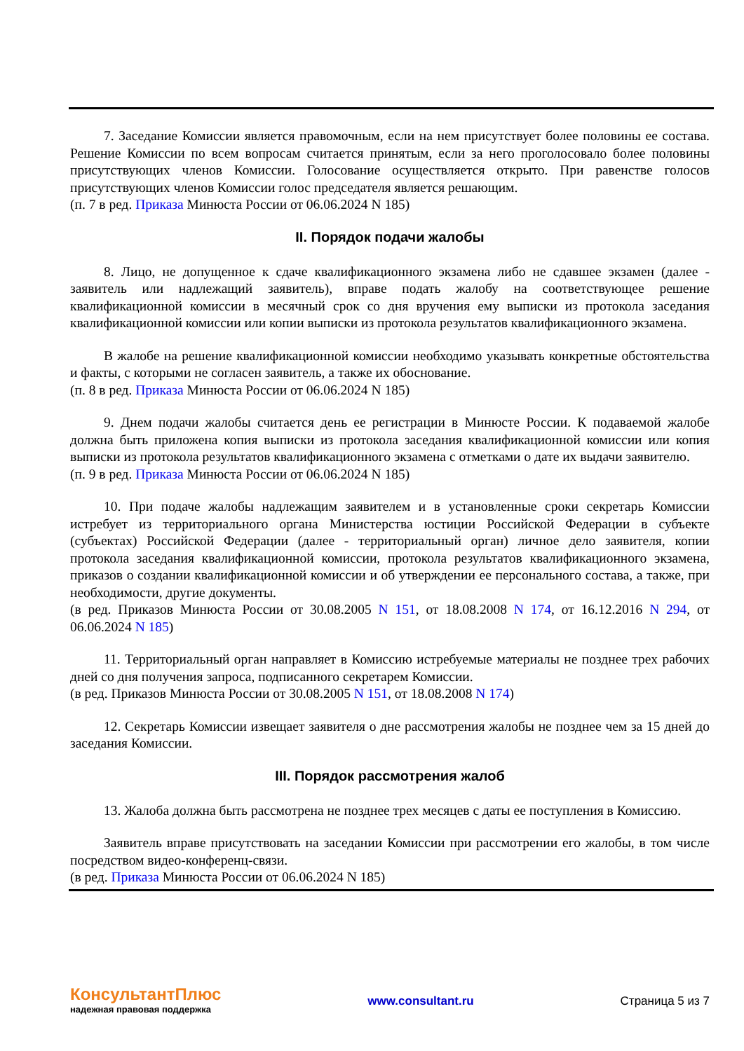7. Заседание Комиссии является правомочным, если на нем присутствует более половины ее состава. Решение Комиссии по всем вопросам считается принятым, если за него проголосовало более половины присутствующих членов Комиссии. Голосование осуществляется открыто. При равенстве голосов присутствующих членов Комиссии голос председателя является решающим.
(п. 7 в ред. Приказа Минюста России от 06.06.2024 N 185)
II. Порядок подачи жалобы
8. Лицо, не допущенное к сдаче квалификационного экзамена либо не сдавшее экзамен (далее - заявитель или надлежащий заявитель), вправе подать жалобу на соответствующее решение квалификационной комиссии в месячный срок со дня вручения ему выписки из протокола заседания квалификационной комиссии или копии выписки из протокола результатов квалификационного экзамена.
В жалобе на решение квалификационной комиссии необходимо указывать конкретные обстоятельства и факты, с которыми не согласен заявитель, а также их обоснование.
(п. 8 в ред. Приказа Минюста России от 06.06.2024 N 185)
9. Днем подачи жалобы считается день ее регистрации в Минюсте России. К подаваемой жалобе должна быть приложена копия выписки из протокола заседания квалификационной комиссии или копия выписки из протокола результатов квалификационного экзамена с отметками о дате их выдачи заявителю.
(п. 9 в ред. Приказа Минюста России от 06.06.2024 N 185)
10. При подаче жалобы надлежащим заявителем и в установленные сроки секретарь Комиссии истребует из территориального органа Министерства юстиции Российской Федерации в субъекте (субъектах) Российской Федерации (далее - территориальный орган) личное дело заявителя, копии протокола заседания квалификационной комиссии, протокола результатов квалификационного экзамена, приказов о создании квалификационной комиссии и об утверждении ее персонального состава, а также, при необходимости, другие документы.
(в ред. Приказов Минюста России от 30.08.2005 N 151, от 18.08.2008 N 174, от 16.12.2016 N 294, от 06.06.2024 N 185)
11. Территориальный орган направляет в Комиссию истребуемые материалы не позднее трех рабочих дней со дня получения запроса, подписанного секретарем Комиссии.
(в ред. Приказов Минюста России от 30.08.2005 N 151, от 18.08.2008 N 174)
12. Секретарь Комиссии извещает заявителя о дне рассмотрения жалобы не позднее чем за 15 дней до заседания Комиссии.
III. Порядок рассмотрения жалоб
13. Жалоба должна быть рассмотрена не позднее трех месяцев с даты ее поступления в Комиссию.
Заявитель вправе присутствовать на заседании Комиссии при рассмотрении его жалобы, в том числе посредством видео-конференц-связи.
(в ред. Приказа Минюста России от 06.06.2024 N 185)
КонсультантПлюс
надежная правовая поддержка
www.consultant.ru Страница 5 из 7